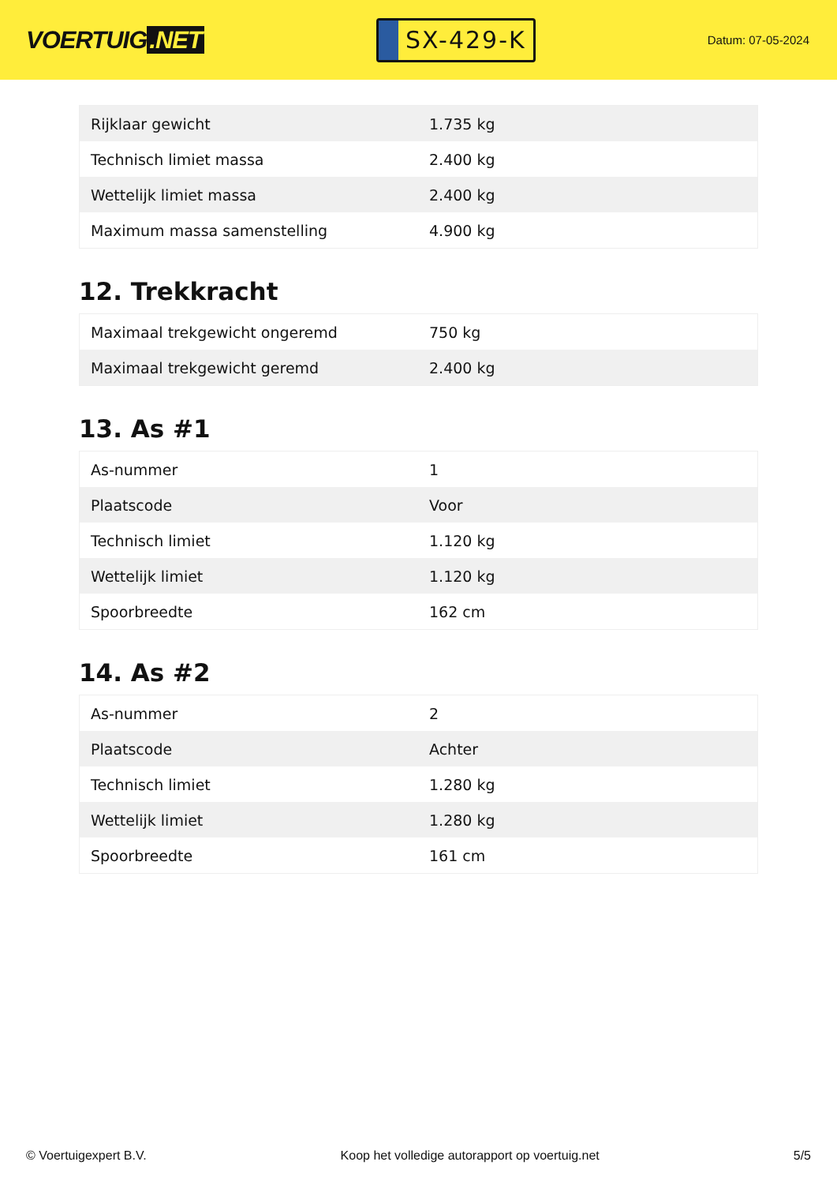VOERTUIG.NET
SX-429-K
Datum: 07-05-2024
| Rijklaar gewicht | 1.735 kg |
| Technisch limiet massa | 2.400 kg |
| Wettelijk limiet massa | 2.400 kg |
| Maximum massa samenstelling | 4.900 kg |
12. Trekkracht
| Maximaal trekgewicht ongeremd | 750 kg |
| Maximaal trekgewicht geremd | 2.400 kg |
13. As #1
| As-nummer | 1 |
| Plaatscode | Voor |
| Technisch limiet | 1.120 kg |
| Wettelijk limiet | 1.120 kg |
| Spoorbreedte | 162 cm |
14. As #2
| As-nummer | 2 |
| Plaatscode | Achter |
| Technisch limiet | 1.280 kg |
| Wettelijk limiet | 1.280 kg |
| Spoorbreedte | 161 cm |
© Voertuigexpert B.V. Koop het volledige autorapport op voertuig.net 5/5